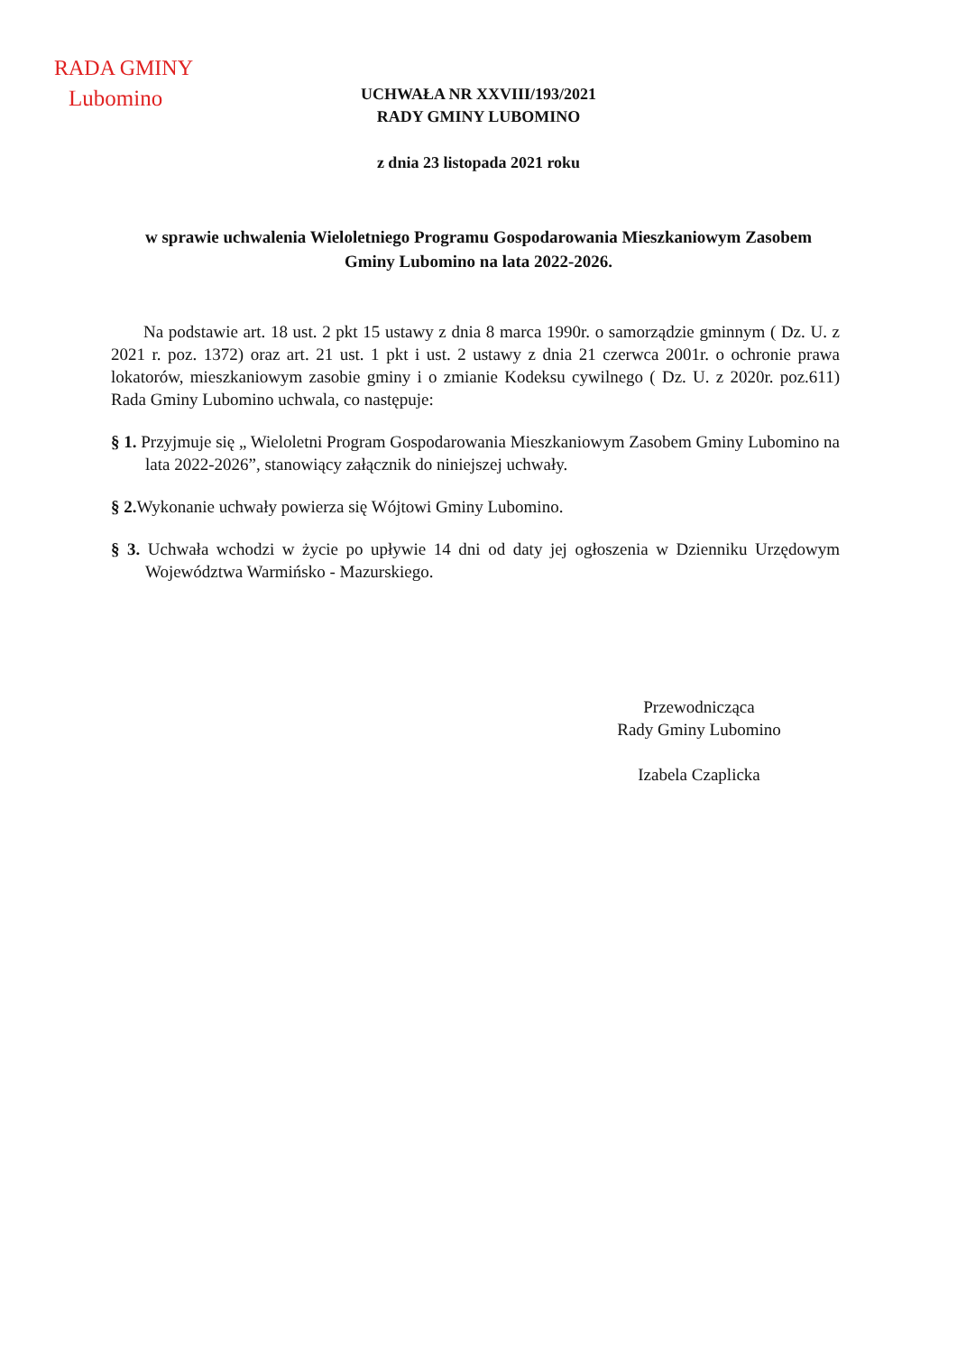RADA GMINY
Lubomino
UCHWAŁA NR XXVIII/193/2021
RADY GMINY LUBOMINO
z dnia 23 listopada 2021 roku
w sprawie uchwalenia Wieloletniego Programu Gospodarowania Mieszkaniowym Zasobem Gminy Lubomino na lata 2022-2026.
Na podstawie art. 18 ust. 2 pkt 15 ustawy z dnia 8 marca 1990r. o samorządzie gminnym ( Dz. U. z 2021 r. poz. 1372) oraz art. 21 ust. 1 pkt i ust. 2 ustawy z dnia 21 czerwca 2001r. o ochronie prawa lokatorów, mieszkaniowym zasobie gminy i o zmianie Kodeksu cywilnego ( Dz. U. z 2020r. poz.611) Rada Gminy Lubomino uchwala, co następuje:
§ 1. Przyjmuje się „ Wieloletni Program Gospodarowania Mieszkaniowym Zasobem Gminy Lubomino na lata 2022-2026”, stanowiący załącznik do niniejszej uchwały.
§ 2. Wykonanie uchwały powierza się Wójtowi Gminy Lubomino.
§ 3. Uchwała wchodzi w życie po upływie 14 dni od daty jej ogłoszenia w Dzienniku Urzędowym Województwa Warmińsko - Mazurskiego.
Przewodnicząca
Rady Gminy Lubomino
Izabela Czaplicka